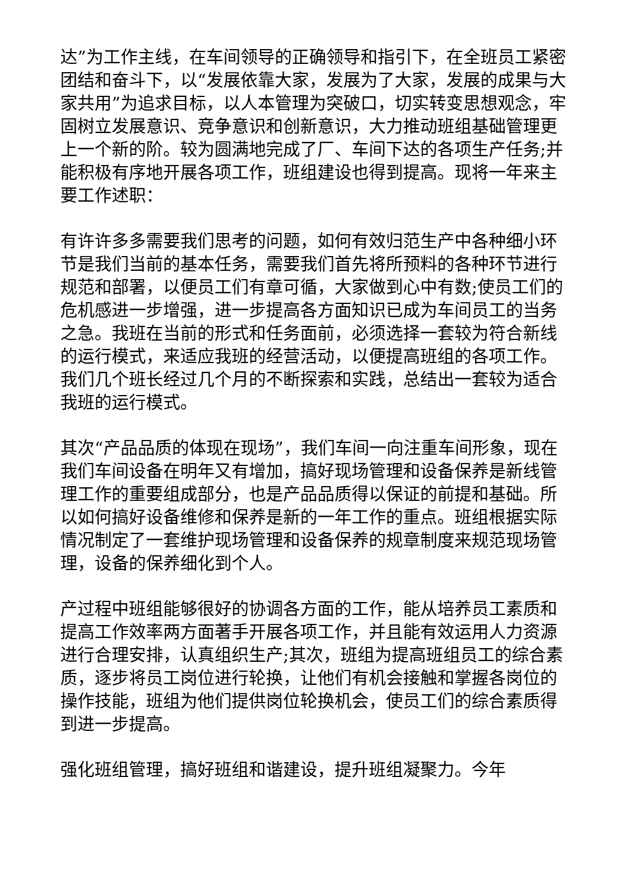达”为工作主线，在车间领导的正确领导和指引下，在全班员工紧密团结和奋斗下，以“发展依靠大家，发展为了大家，发展的成果与大家共用”为追求目标，以人本管理为突破口，切实转变思想观念，牢固树立发展意识、竞争意识和创新意识，大力推动班组基础管理更上一个新的阶。较为圆满地完成了厂、车间下达的各项生产任务;并能积极有序地开展各项工作，班组建设也得到提高。现将一年来主要工作述职：
有许许多多需要我们思考的问题，如何有效归范生产中各种细小环节是我们当前的基本任务，需要我们首先将所预料的各种环节进行规范和部署，以便员工们有章可循，大家做到心中有数;使员工们的危机感进一步增强，进一步提高各方面知识已成为车间员工的当务之急。我班在当前的形式和任务面前，必须选择一套较为符合新线的运行模式，来适应我班的经营活动，以便提高班组的各项工作。我们几个班长经过几个月的不断探索和实践，总结出一套较为适合我班的运行模式。
其次“产品品质的体现在现场”，我们车间一向注重车间形象，现在我们车间设备在明年又有增加，搞好现场管理和设备保养是新线管理工作的重要组成部分，也是产品品质得以保证的前提和基础。所以如何搞好设备维修和保养是新的一年工作的重点。班组根据实际情况制定了一套维护现场管理和设备保养的规章制度来规范现场管理，设备的保养细化到个人。
产过程中班组能够很好的协调各方面的工作，能从培养员工素质和提高工作效率两方面著手开展各项工作，并且能有效运用人力资源进行合理安排，认真组织生产;其次，班组为提高班组员工的综合素质，逐步将员工岗位进行轮换，让他们有机会接触和掌握各岗位的操作技能，班组为他们提供岗位轮换机会，使员工们的综合素质得到进一步提高。
强化班组管理，搞好班组和谐建设，提升班组凝聚力。今年